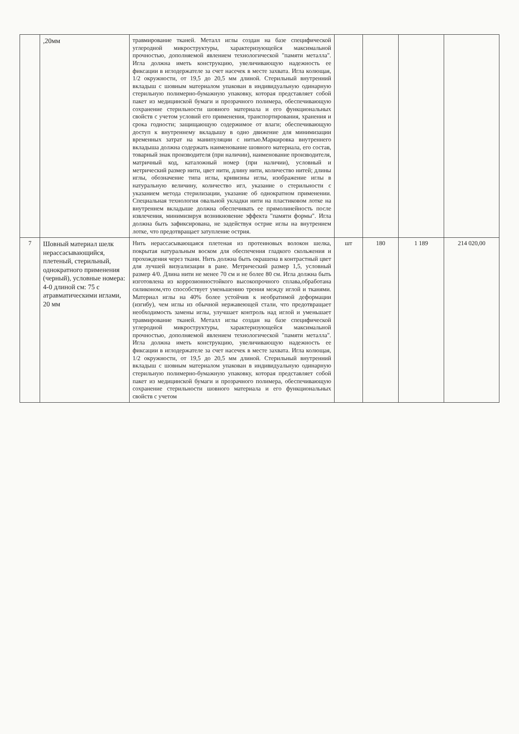| | ,20мм | травмирование тканей. Металл иглы создан на базе специфической углеродной микроструктуры, характеризующейся максимальной прочностью, дополняемой явлением технологической "памяти металла". Игла должна иметь конструкцию, увеличивающую надежность ее фиксации в иглодержателе за счет насечек в месте захвата. Игла колющая, 1/2 окружности, от 19,5 до 20,5 мм длиной. Стерильный внутренний вкладыш с шовным материалом упакован в индивидуальную одинарную стерильную полимерно-бумажную упаковку, которая представляет собой пакет из медицинской бумаги и прозрачного полимера, обеспечивающую сохранение стерильности шовного материала и его функциональных свойств с учетом условий его применения, транспортирования, хранения и срока годности; защищающую содержимое от влаги; обеспечивающую доступ к внутреннему вкладышу в одно движение для минимизации временных затрат на манипуляции с нитью.Маркировка внутреннего вкладыша должна содержать наименование шовного материала, его состав, товарный знак производителя (при наличии), наименование производителя, матричный код, каталожный номер (при наличии), условный и метрический размер нити, цвет нити, длину нити, количество нитей; длины иглы, обозначение типа иглы, кривизны иглы, изображение иглы в натуральную величину, количество игл, указание о стерильности с указанием метода стерилизации, указание об однократном применении. Специальная технология овальной укладки нити на пластиковом лотке на внутреннем вкладыше должна обеспечивать ее прямолинейность после извлечения, минимизируя возникновение эффекта "памяти формы". Игла должна быть зафиксирована, не задействуя острие иглы на внутреннем лотке, что предотвращает затупление острия. | | | | |
| 7 | Шовный материал шелк нерассасывающийся, плетеный, стерильный, однократного применения (черный), условные номера: 4-0 длиной см: 75 с атравматическими иглами, 20 мм | Нить нерассасывающаяся плетеная из протеиновых волокон шелка, покрытая натуральным воском для обеспечения гладкого скольжения и прохождения через ткани. Нить должна быть окрашена в контрастный цвет для лучшей визуализации в ране. Метрический размер 1,5, условный размер 4/0. Длина нити не менее 70 см и не более 80 см. Игла должна быть изготовлена из коррозионностойкого высокопрочного сплава,обработана силиконом,что способствует уменьшению трения между иглой и тканями. Материал иглы на 40% более устойчив к необратимой деформации (изгибу), чем иглы из обычной нержавеющей стали, что предотвращает необходимость замены иглы, улучшает контроль над иглой и уменьшает травмирование тканей. Металл иглы создан на базе специфической углеродной микроструктуры, характеризующейся максимальной прочностью, дополняемой явлением технологической "памяти металла". Игла должна иметь конструкцию, увеличивающую надежность ее фиксации в иглодержателе за счет насечек в месте захвата. Игла колющая, 1/2 окружности, от 19,5 до 20,5 мм длиной. Стерильный внутренний вкладыш с шовным материалом упакован в индивидуальную одинарную стерильную полимерно-бумажную упаковку, которая представляет собой пакет из медицинской бумаги и прозрачного полимера, обеспечивающую сохранение стерильности шовного материала и его функциональных свойств с учетом | шт | 180 | 1 189 | 214 020,00 |